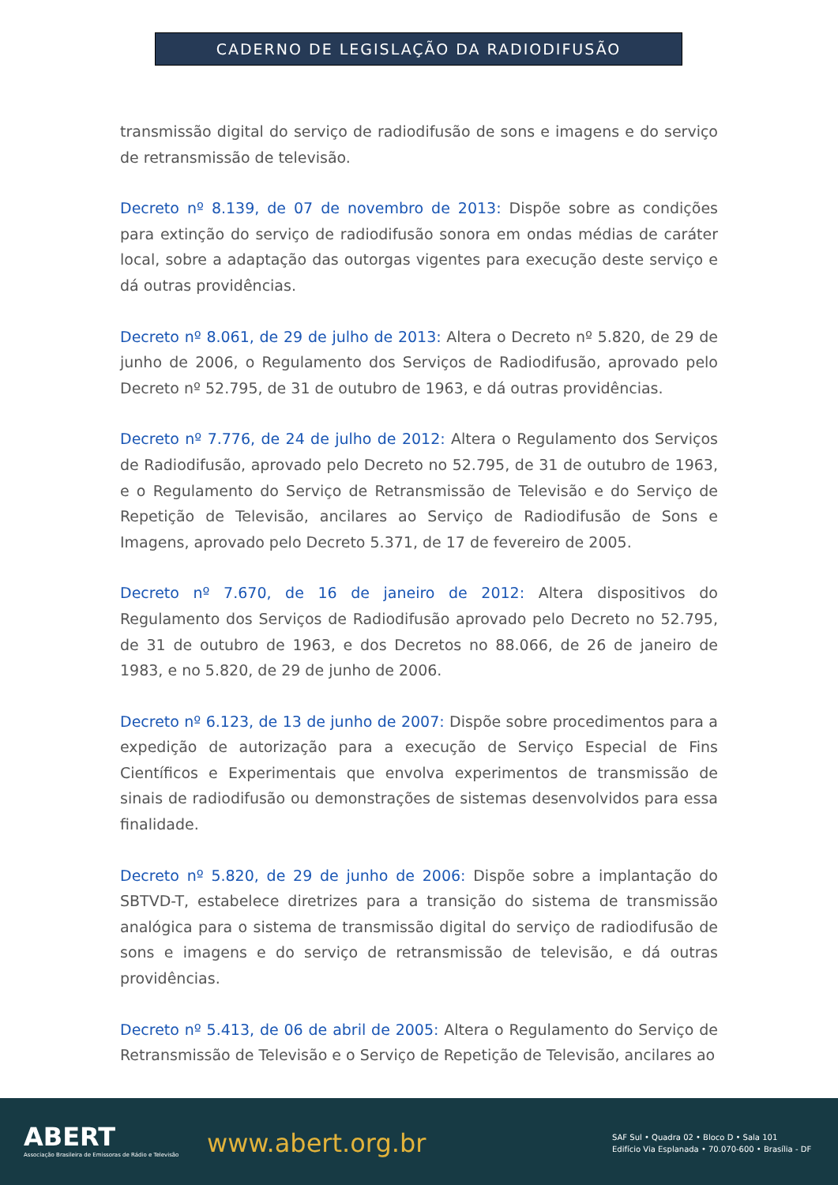CADERNO DE LEGISLAÇÃO DA RADIODIFUSÃO
transmissão digital do serviço de radiodifusão de sons e imagens e do serviço de retransmissão de televisão.
Decreto nº 8.139, de 07 de novembro de 2013: Dispõe sobre as condições para extinção do serviço de radiodifusão sonora em ondas médias de caráter local, sobre a adaptação das outorgas vigentes para execução deste serviço e dá outras providências.
Decreto nº 8.061, de 29 de julho de 2013: Altera o Decreto nº 5.820, de 29 de junho de 2006, o Regulamento dos Serviços de Radiodifusão, aprovado pelo Decreto nº 52.795, de 31 de outubro de 1963, e dá outras providências.
Decreto nº 7.776, de 24 de julho de 2012: Altera o Regulamento dos Serviços de Radiodifusão, aprovado pelo Decreto no 52.795, de 31 de outubro de 1963, e o Regulamento do Serviço de Retransmissão de Televisão e do Serviço de Repetição de Televisão, ancilares ao Serviço de Radiodifusão de Sons e Imagens, aprovado pelo Decreto 5.371, de 17 de fevereiro de 2005.
Decreto nº 7.670, de 16 de janeiro de 2012: Altera dispositivos do Regulamento dos Serviços de Radiodifusão aprovado pelo Decreto no 52.795, de 31 de outubro de 1963, e dos Decretos no 88.066, de 26 de janeiro de 1983, e no 5.820, de 29 de junho de 2006.
Decreto nº 6.123, de 13 de junho de 2007: Dispõe sobre procedimentos para a expedição de autorização para a execução de Serviço Especial de Fins Científicos e Experimentais que envolva experimentos de transmissão de sinais de radiodifusão ou demonstrações de sistemas desenvolvidos para essa finalidade.
Decreto nº 5.820, de 29 de junho de 2006: Dispõe sobre a implantação do SBTVD-T, estabelece diretrizes para a transição do sistema de transmissão analógica para o sistema de transmissão digital do serviço de radiodifusão de sons e imagens e do serviço de retransmissão de televisão, e dá outras providências.
Decreto nº 5.413, de 06 de abril de 2005: Altera o Regulamento do Serviço de Retransmissão de Televisão e o Serviço de Repetição de Televisão, ancilares ao
ABERT
Associação Brasileira de Emissoras de Rádio e Televisão
www.abert.org.br
SAF Sul • Quadra 02 • Bloco D • Sala 101
Edifício Via Esplanada • 70.070-600 • Brasília - DF